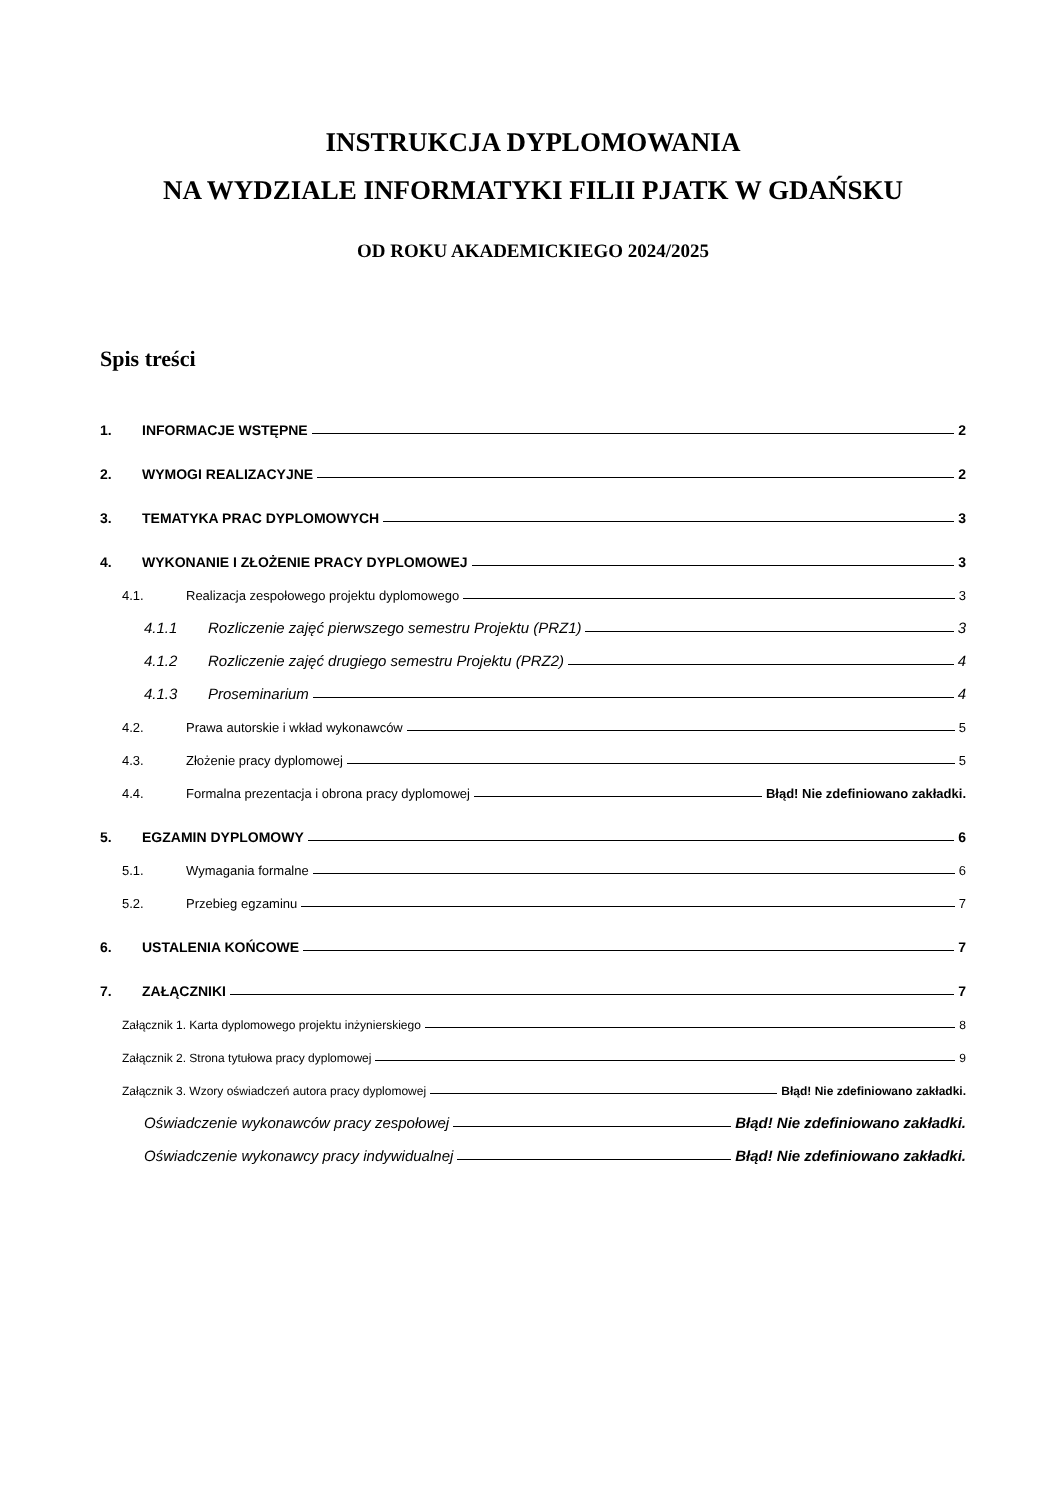INSTRUKCJA DYPLOMOWANIA
NA WYDZIALE INFORMATYKI FILII PJATK W GDAŃSKU
OD ROKU AKADEMICKIEGO 2024/2025
Spis treści
1. INFORMACJE WSTĘPNE 2
2. WYMOGI REALIZACYJNE 2
3. TEMATYKA PRAC DYPLOMOWYCH 3
4. WYKONANIE I ZŁOŻENIE PRACY DYPLOMOWEJ 3
4.1. Realizacja zespołowego projektu dyplomowego 3
4.1.1 Rozliczenie zajęć pierwszego semestru Projektu (PRZ1) 3
4.1.2 Rozliczenie zajęć drugiego semestru Projektu (PRZ2) 4
4.1.3 Proseminarium 4
4.2. Prawa autorskie i wkład wykonawców 5
4.3. Złożenie pracy dyplomowej 5
4.4. Formalna prezentacja i obrona pracy dyplomowej Błąd! Nie zdefiniowano zakładki.
5. EGZAMIN DYPLOMOWY 6
5.1. Wymagania formalne 6
5.2. Przebieg egzaminu 7
6. USTALENIA KOŃCOWE 7
7. ZAŁĄCZNIKI 7
Załącznik 1. Karta dyplomowego projektu inżynierskiego 8
Załącznik 2. Strona tytułowa pracy dyplomowej 9
Załącznik 3. Wzory oświadczeń autora pracy dyplomowej Błąd! Nie zdefiniowano zakładki.
Oświadczenie wykonawców pracy zespołowej Błąd! Nie zdefiniowano zakładki.
Oświadczenie wykonawcy pracy indywidualnej Błąd! Nie zdefiniowano zakładki.